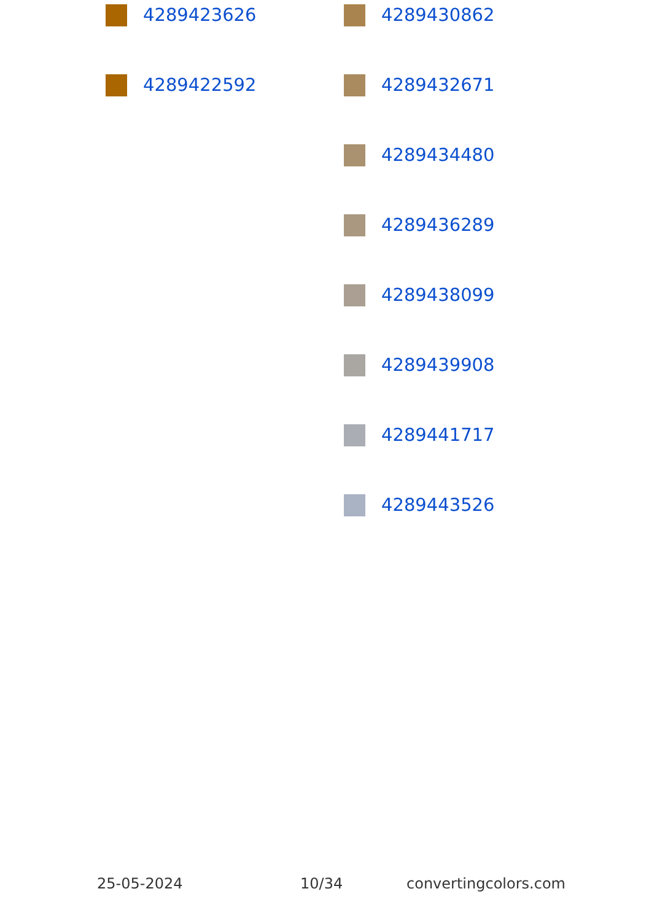4289423626
4289422592
4289430862
4289432671
4289434480
4289436289
4289438099
4289439908
4289441717
4289443526
25-05-2024 10/34 convertingcolors.com